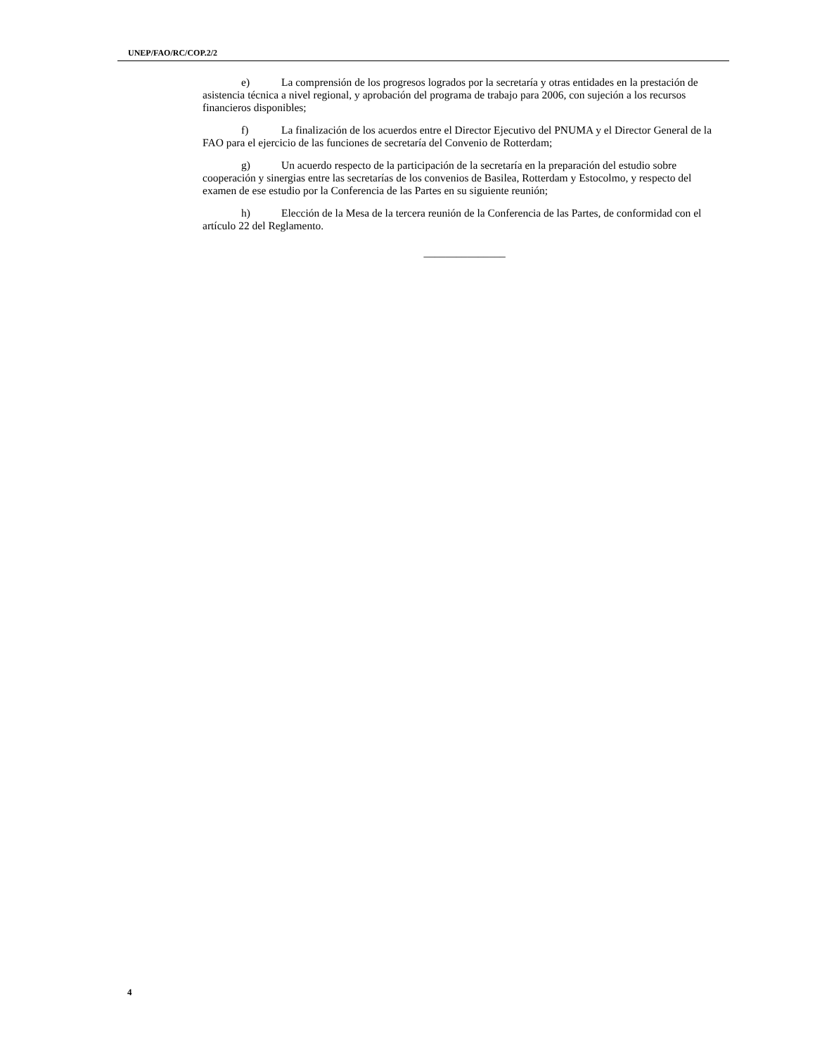UNEP/FAO/RC/COP.2/2
e) La comprensión de los progresos logrados por la secretaría y otras entidades en la prestación de asistencia técnica a nivel regional, y aprobación del programa de trabajo para 2006, con sujeción a los recursos financieros disponibles;
f) La finalización de los acuerdos entre el Director Ejecutivo del PNUMA y el Director General de la FAO para el ejercicio de las funciones de secretaría del Convenio de Rotterdam;
g) Un acuerdo respecto de la participación de la secretaría en la preparación del estudio sobre cooperación y sinergias entre las secretarías de los convenios de Basilea, Rotterdam y Estocolmo, y respecto del examen de ese estudio por la Conferencia de las Partes en su siguiente reunión;
h) Elección de la Mesa de la tercera reunión de la Conferencia de las Partes, de conformidad con el artículo 22 del Reglamento.
_______________
4